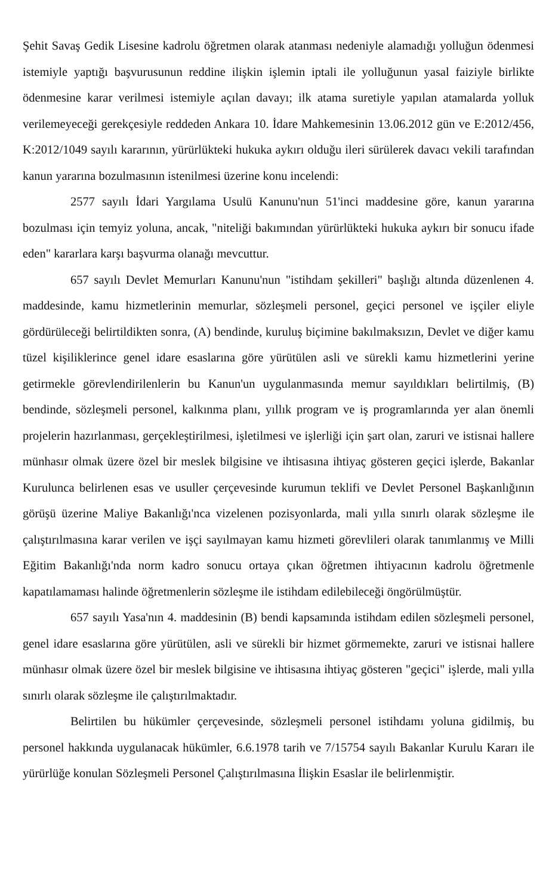Şehit Savaş Gedik Lisesine kadrolu öğretmen olarak atanması nedeniyle alamadığı yolluğun ödenmesi istemiyle yaptığı başvurusunun reddine ilişkin işlemin iptali ile yolluğunun yasal faiziyle birlikte ödenmesine karar verilmesi istemiyle açılan davayı; ilk atama suretiyle yapılan atamalarda yolluk verilemeyeceği gerekçesiyle reddeden Ankara 10. İdare Mahkemesinin 13.06.2012 gün ve E:2012/456, K:2012/1049 sayılı kararının, yürürlükteki hukuka aykırı olduğu ileri sürülerek davacı vekili tarafından kanun yararına bozulmasının istenilmesi üzerine konu incelendi:
2577 sayılı İdari Yargılama Usulü Kanunu'nun 51'inci maddesine göre, kanun yararına bozulması için temyiz yoluna, ancak, "niteliği bakımından yürürlükteki hukuka aykırı bir sonucu ifade eden" kararlara karşı başvurma olanağı mevcuttur.
657 sayılı Devlet Memurları Kanunu'nun "istihdam şekilleri" başlığı altında düzenlenen 4. maddesinde, kamu hizmetlerinin memurlar, sözleşmeli personel, geçici personel ve işçiler eliyle gördürüleceği belirtildikten sonra, (A) bendinde, kuruluş biçimine bakılmaksızın, Devlet ve diğer kamu tüzel kişiliklerince genel idare esaslarına göre yürütülen asli ve sürekli kamu hizmetlerini yerine getirmekle görevlendirilenlerin bu Kanun'un uygulanmasında memur sayıldıkları belirtilmiş, (B) bendinde, sözleşmeli personel, kalkınma planı, yıllık program ve iş programlarında yer alan önemli projelerin hazırlanması, gerçekleştirilmesi, işletilmesi ve işlerliği için şart olan, zaruri ve istisnai hallere münhasır olmak üzere özel bir meslek bilgisine ve ihtisasına ihtiyaç gösteren geçici işlerde, Bakanlar Kurulunca belirlenen esas ve usuller çerçevesinde kurumun teklifi ve Devlet Personel Başkanlığının görüşü üzerine Maliye Bakanlığı'nca vizelenen pozisyonlarda, mali yılla sınırlı olarak sözleşme ile çalıştırılmasına karar verilen ve işçi sayılmayan kamu hizmeti görevlileri olarak tanımlanmış ve Milli Eğitim Bakanlığı'nda norm kadro sonucu ortaya çıkan öğretmen ihtiyacının kadrolu öğretmenle kapatılamaması halinde öğretmenlerin sözleşme ile istihdam edilebileceği öngörülmüştür.
657 sayılı Yasa'nın 4. maddesinin (B) bendi kapsamında istihdam edilen sözleşmeli personel, genel idare esaslarına göre yürütülen, asli ve sürekli bir hizmet görmemekte, zaruri ve istisnai hallere münhasır olmak üzere özel bir meslek bilgisine ve ihtisasına ihtiyaç gösteren "geçici" işlerde, mali yılla sınırlı olarak sözleşme ile çalıştırılmaktadır.
Belirtilen bu hükümler çerçevesinde, sözleşmeli personel istihdamı yoluna gidilmiş, bu personel hakkında uygulanacak hükümler, 6.6.1978 tarih ve 7/15754 sayılı Bakanlar Kurulu Kararı ile yürürlüğe konulan Sözleşmeli Personel Çalıştırılmasına İlişkin Esaslar ile belirlenmiştir.